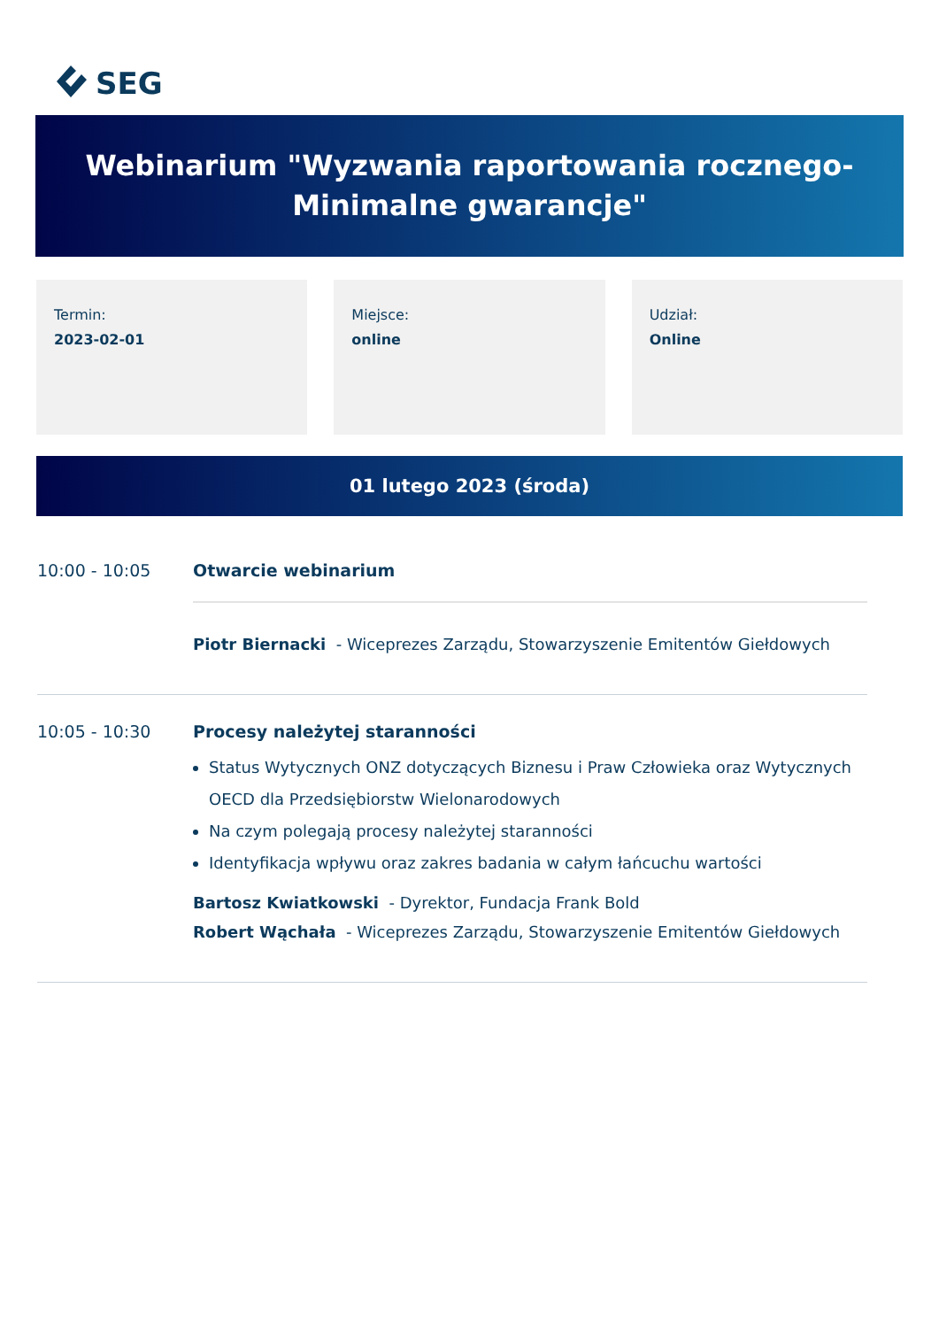SEG
Webinarium "Wyzwania raportowania rocznego-
Minimalne gwarancje"
Termin:
2023-02-01
Miejsce:
online
Udział:
Online
01 lutego 2023 (środa)
10:00 - 10:05 Otwarcie webinarium
Piotr Biernacki - Wiceprezes Zarządu, Stowarzyszenie Emitentów Giełdowych
10:05 - 10:30 Procesy należytej staranności
Status Wytycznych ONZ dotyczących Biznesu i Praw Człowieka oraz Wytycznych OECD dla Przedsiębiorstw Wielonarodowych
Na czym polegają procesy należytej staranności
Identyfikacja wpływu oraz zakres badania w całym łańcuchu wartości
Bartosz Kwiatkowski - Dyrektor, Fundacja Frank Bold
Robert Wąchała - Wiceprezes Zarządu, Stowarzyszenie Emitentów Giełdowych